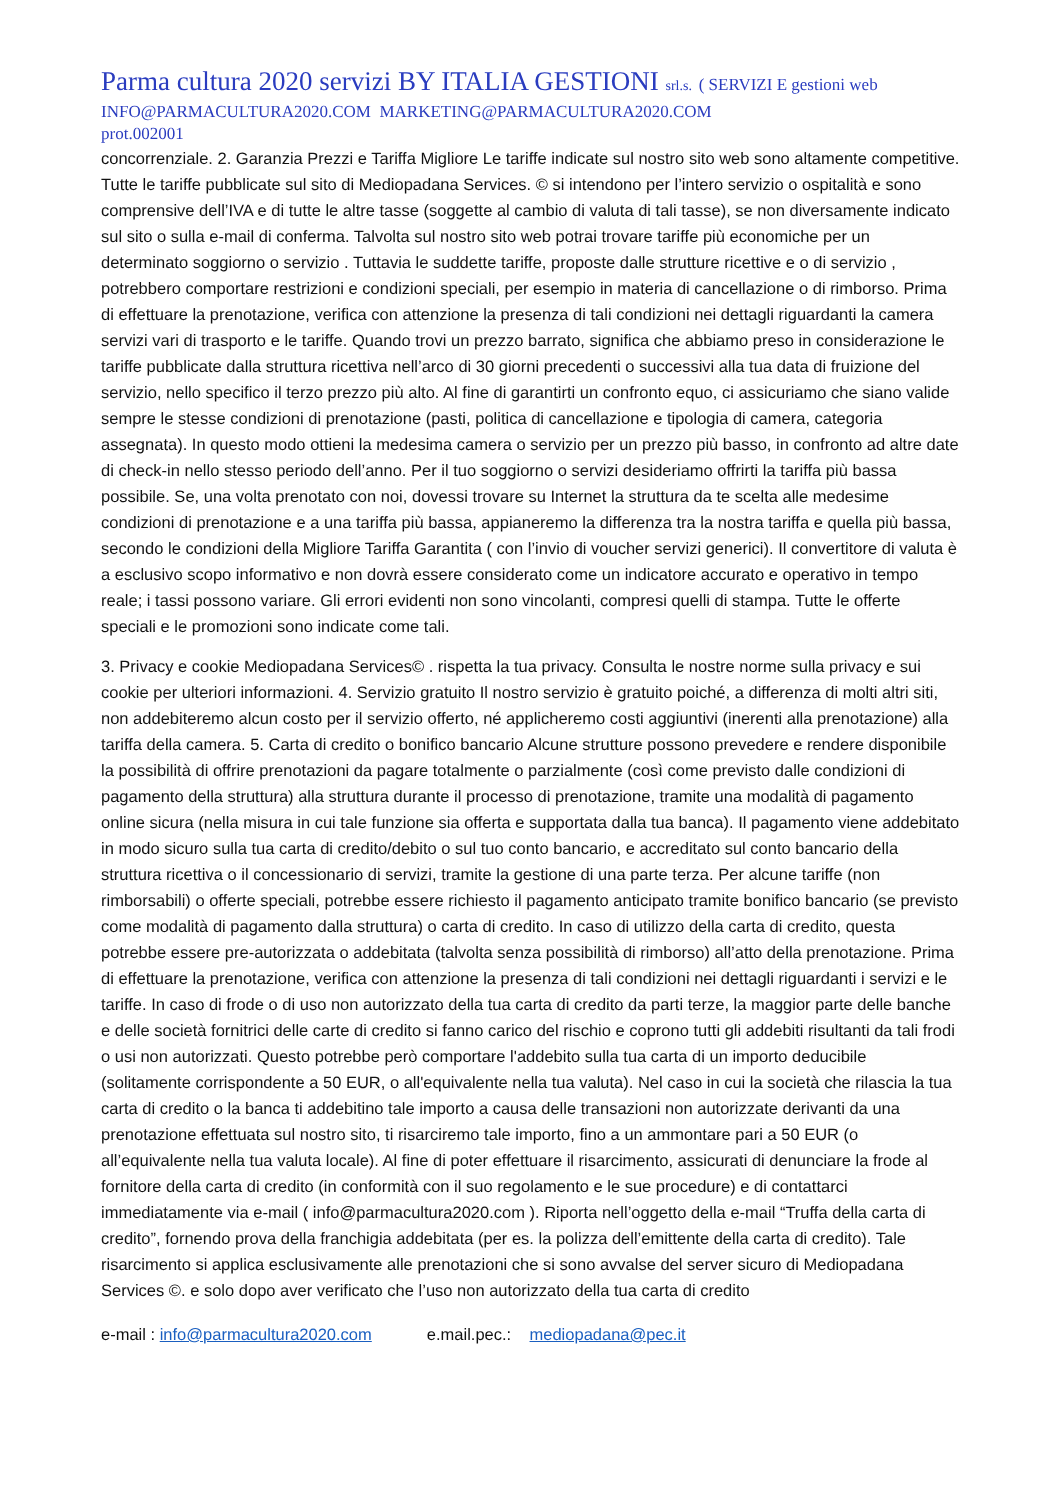Parma cultura 2020 servizi BY ITALIA GESTIONI srl.s. ( SERVIZI E gestioni web
INFO@PARMACULTURA2020.COM MARKETING@PARMACULTURA2020.COM
prot.002001
concorrenziale. 2. Garanzia Prezzi e Tariffa Migliore Le tariffe indicate sul nostro sito web sono altamente competitive. Tutte le tariffe pubblicate sul sito di Mediopadana Services. © si intendono per l’intero servizio o ospitalità e sono comprensive dell’IVA e di tutte le altre tasse (soggette al cambio di valuta di tali tasse), se non diversamente indicato sul sito o sulla e-mail di conferma. Talvolta sul nostro sito web potrai trovare tariffe più economiche per un determinato soggiorno o servizio . Tuttavia le suddette tariffe, proposte dalle strutture ricettive e o di servizio , potrebbero comportare restrizioni e condizioni speciali, per esempio in materia di cancellazione o di rimborso. Prima di effettuare la prenotazione, verifica con attenzione la presenza di tali condizioni nei dettagli riguardanti la camera servizi vari di trasporto e le tariffe. Quando trovi un prezzo barrato, significa che abbiamo preso in considerazione le tariffe pubblicate dalla struttura ricettiva nell’arco di 30 giorni precedenti o successivi alla tua data di fruizione del servizio, nello specifico il terzo prezzo più alto. Al fine di garantirti un confronto equo, ci assicuriamo che siano valide sempre le stesse condizioni di prenotazione (pasti, politica di cancellazione e tipologia di camera, categoria assegnata). In questo modo ottieni la medesima camera o servizio per un prezzo più basso, in confronto ad altre date di check-in nello stesso periodo dell’anno. Per il tuo soggiorno o servizi desideriamo offrirti la tariffa più bassa possibile. Se, una volta prenotato con noi, dovessi trovare su Internet la struttura da te scelta alle medesime condizioni di prenotazione e a una tariffa più bassa, appianeremo la differenza tra la nostra tariffa e quella più bassa, secondo le condizioni della Migliore Tariffa Garantita ( con l’invio di voucher servizi generici). Il convertitore di valuta è a esclusivo scopo informativo e non dovrà essere considerato come un indicatore accurato e operativo in tempo reale; i tassi possono variare. Gli errori evidenti non sono vincolanti, compresi quelli di stampa. Tutte le offerte speciali e le promozioni sono indicate come tali.
3. Privacy e cookie Mediopadana Services© . rispetta la tua privacy. Consulta le nostre norme sulla privacy e sui cookie per ulteriori informazioni. 4. Servizio gratuito Il nostro servizio è gratuito poiché, a differenza di molti altri siti, non addebiteremo alcun costo per il servizio offerto, né applicheremo costi aggiuntivi (inerenti alla prenotazione) alla tariffa della camera. 5. Carta di credito o bonifico bancario Alcune strutture possono prevedere e rendere disponibile la possibilità di offrire prenotazioni da pagare totalmente o parzialmente (così come previsto dalle condizioni di pagamento della struttura) alla struttura durante il processo di prenotazione, tramite una modalità di pagamento online sicura (nella misura in cui tale funzione sia offerta e supportata dalla tua banca). Il pagamento viene addebitato in modo sicuro sulla tua carta di credito/debito o sul tuo conto bancario, e accreditato sul conto bancario della struttura ricettiva o il concessionario di servizi, tramite la gestione di una parte terza. Per alcune tariffe (non rimborsabili) o offerte speciali, potrebbe essere richiesto il pagamento anticipato tramite bonifico bancario (se previsto come modalità di pagamento dalla struttura) o carta di credito. In caso di utilizzo della carta di credito, questa potrebbe essere pre-autorizzata o addebitata (talvolta senza possibilità di rimborso) all’atto della prenotazione. Prima di effettuare la prenotazione, verifica con attenzione la presenza di tali condizioni nei dettagli riguardanti i servizi e le tariffe. In caso di frode o di uso non autorizzato della tua carta di credito da parti terze, la maggior parte delle banche e delle società fornitrici delle carte di credito si fanno carico del rischio e coprono tutti gli addebiti risultanti da tali frodi o usi non autorizzati. Questo potrebbe però comportare l'addebito sulla tua carta di un importo deducibile (solitamente corrispondente a 50 EUR, o all'equivalente nella tua valuta). Nel caso in cui la società che rilascia la tua carta di credito o la banca ti addebitino tale importo a causa delle transazioni non autorizzate derivanti da una prenotazione effettuata sul nostro sito, ti risarciremo tale importo, fino a un ammontare pari a 50 EUR (o all’equivalente nella tua valuta locale). Al fine di poter effettuare il risarcimento, assicurati di denunciare la frode al fornitore della carta di credito (in conformità con il suo regolamento e le sue procedure) e di contattarci immediatamente via e-mail ( info@parmacultura2020.com ). Riporta nell’oggetto della e-mail “Truffa della carta di credito”, fornendo prova della franchigia addebitata (per es. la polizza dell’emittente della carta di credito). Tale risarcimento si applica esclusivamente alle prenotazioni che si sono avvalse del server sicuro di Mediopadana Services ©. e solo dopo aver verificato che l’uso non autorizzato della tua carta di credito
e-mail : info@parmacultura2020.com e.mail.pec.: mediopadana@pec.it